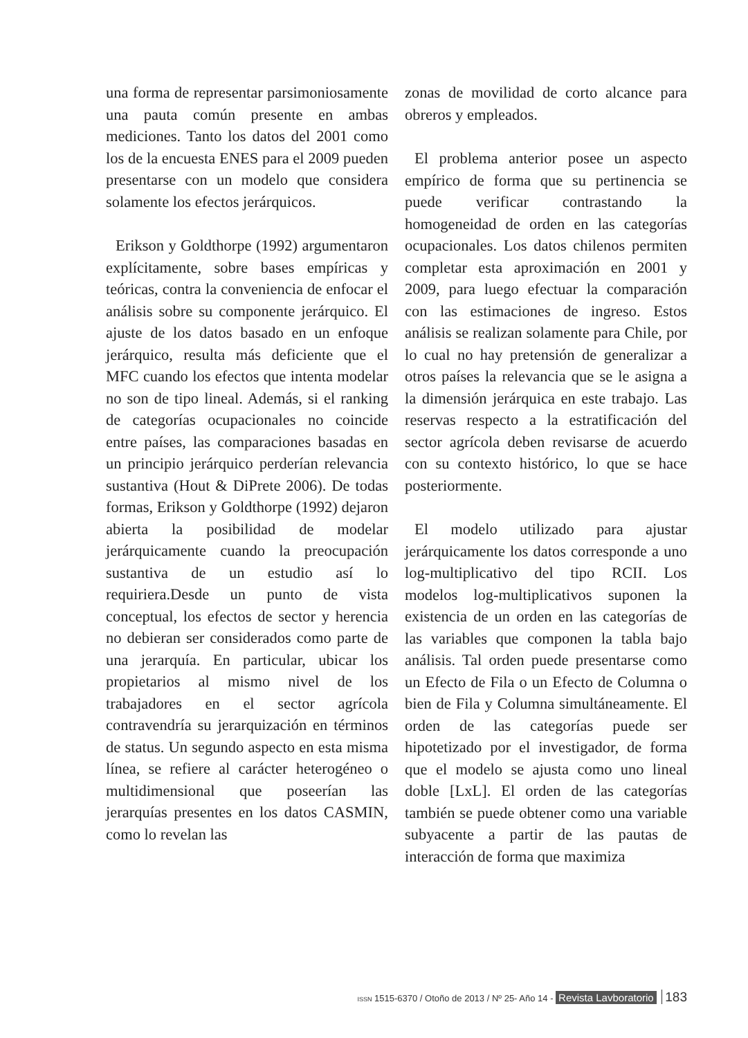una forma de representar parsimoniosamente una pauta común presente en ambas mediciones. Tanto los datos del 2001 como los de la encuesta ENES para el 2009 pueden presentarse con un modelo que considera solamente los efectos jerárquicos.
Erikson y Goldthorpe (1992) argumentaron explícitamente, sobre bases empíricas y teóricas, contra la conveniencia de enfocar el análisis sobre su componente jerárquico. El ajuste de los datos basado en un enfoque jerárquico, resulta más deficiente que el MFC cuando los efectos que intenta modelar no son de tipo lineal. Además, si el ranking de categorías ocupacionales no coincide entre países, las comparaciones basadas en un principio jerárquico perderían relevancia sustantiva (Hout & DiPrete 2006). De todas formas, Erikson y Goldthorpe (1992) dejaron abierta la posibilidad de modelar jerárquicamente cuando la preocupación sustantiva de un estudio así lo requiriera.Desde un punto de vista conceptual, los efectos de sector y herencia no debieran ser considerados como parte de una jerarquía. En particular, ubicar los propietarios al mismo nivel de los trabajadores en el sector agrícola contravendría su jerarquización en términos de status. Un segundo aspecto en esta misma línea, se refiere al carácter heterogéneo o multidimensional que poseerían las jerarquías presentes en los datos CASMIN, como lo revelan las
zonas de movilidad de corto alcance para obreros y empleados.
El problema anterior posee un aspecto empírico de forma que su pertinencia se puede verificar contrastando la homogeneidad de orden en las categorías ocupacionales. Los datos chilenos permiten completar esta aproximación en 2001 y 2009, para luego efectuar la comparación con las estimaciones de ingreso. Estos análisis se realizan solamente para Chile, por lo cual no hay pretensión de generalizar a otros países la relevancia que se le asigna a la dimensión jerárquica en este trabajo. Las reservas respecto a la estratificación del sector agrícola deben revisarse de acuerdo con su contexto histórico, lo que se hace posteriormente.
El modelo utilizado para ajustar jerárquicamente los datos corresponde a uno log-multiplicativo del tipo RCII. Los modelos log-multiplicativos suponen la existencia de un orden en las categorías de las variables que componen la tabla bajo análisis. Tal orden puede presentarse como un Efecto de Fila o un Efecto de Columna o bien de Fila y Columna simultáneamente. El orden de las categorías puede ser hipotetizado por el investigador, de forma que el modelo se ajusta como uno lineal doble [LxL]. El orden de las categorías también se puede obtener como una variable subyacente a partir de las pautas de interacción de forma que maximiza
ISSN 1515-6370 / Otoño de 2013 / Nº 25- Año 14 - Revista Lavboratorio 183